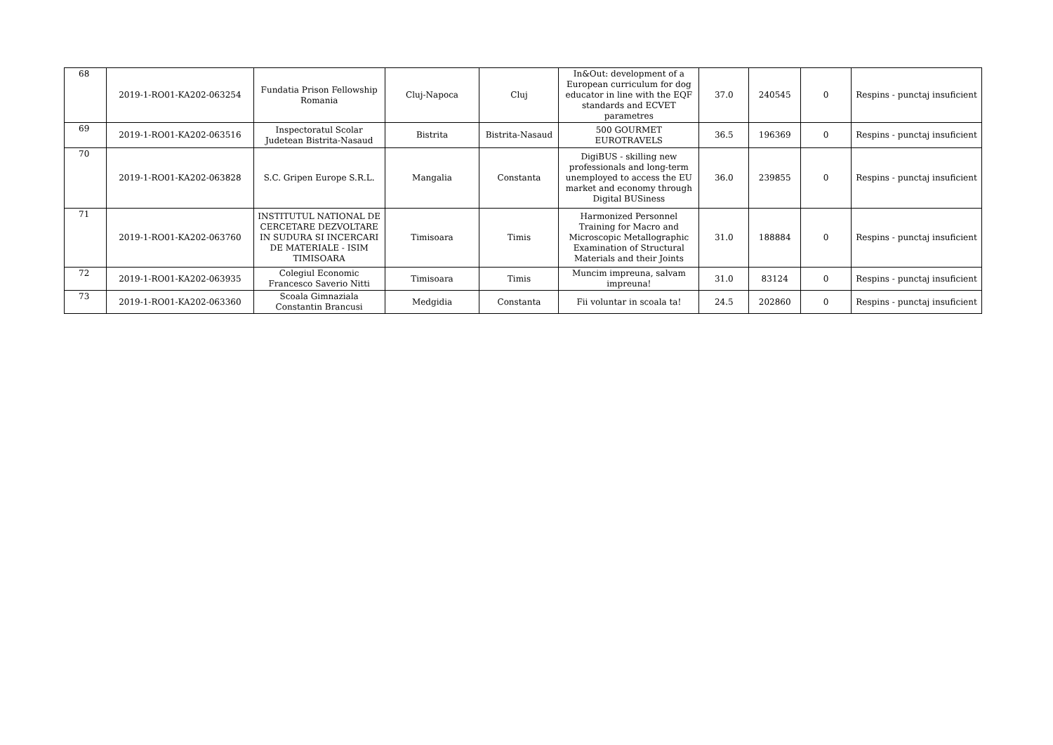| 68 | 2019-1-RO01-KA202-063254 | Fundatia Prison Fellowship Romania | Cluj-Napoca | Cluj | In&Out: development of a European curriculum for dog educator in line with the EQF standards and ECVET parametres | 37.0 | 240545 | 0 | Respins - punctaj insuficient |
| 69 | 2019-1-RO01-KA202-063516 | Inspectoratul Scolar Judetean Bistrita-Nasaud | Bistrita | Bistrita-Nasaud | 500 GOURMET EUROTRAVELS | 36.5 | 196369 | 0 | Respins - punctaj insuficient |
| 70 | 2019-1-RO01-KA202-063828 | S.C. Gripen Europe S.R.L. | Mangalia | Constanta | DigiBUS - skilling new professionals and long-term unemployed to access the EU market and economy through Digital BUSiness | 36.0 | 239855 | 0 | Respins - punctaj insuficient |
| 71 | 2019-1-RO01-KA202-063760 | INSTITUTUL NATIONAL DE CERCETARE DEZVOLTARE IN SUDURA SI INCERCARI DE MATERIALE - ISIM TIMISOARA | Timisoara | Timis | Harmonized Personnel Training for Macro and Microscopic Metallographic Examination of Structural Materials and their Joints | 31.0 | 188884 | 0 | Respins - punctaj insuficient |
| 72 | 2019-1-RO01-KA202-063935 | Colegiul Economic Francesco Saverio Nitti | Timisoara | Timis | Muncim impreuna, salvam impreuna! | 31.0 | 83124 | 0 | Respins - punctaj insuficient |
| 73 | 2019-1-RO01-KA202-063360 | Scoala Gimnaziala Constantin Brancusi | Medgidia | Constanta | Fii voluntar in scoala ta! | 24.5 | 202860 | 0 | Respins - punctaj insuficient |